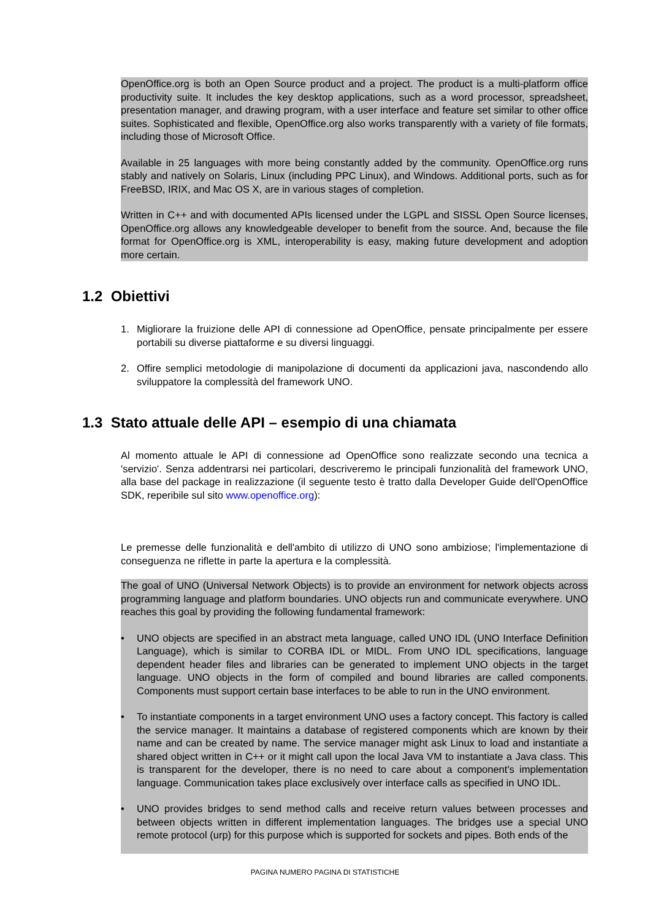OpenOffice.org is both an Open Source product and a project. The product is a multi-platform office productivity suite. It includes the key desktop applications, such as a word processor, spreadsheet, presentation manager, and drawing program, with a user interface and feature set similar to other office suites. Sophisticated and flexible, OpenOffice.org also works transparently with a variety of file formats, including those of Microsoft Office.
Available in 25 languages with more being constantly added by the community. OpenOffice.org runs stably and natively on Solaris, Linux (including PPC Linux), and Windows. Additional ports, such as for FreeBSD, IRIX, and Mac OS X, are in various stages of completion.
Written in C++ and with documented APIs licensed under the LGPL and SISSL Open Source licenses, OpenOffice.org allows any knowledgeable developer to benefit from the source. And, because the file format for OpenOffice.org is XML, interoperability is easy, making future development and adoption more certain.
1.2 Obiettivi
1. Migliorare la fruizione delle API di connessione ad OpenOffice, pensate principalmente per essere portabili su diverse piattaforme e su diversi linguaggi.
2. Offire semplici metodologie di manipolazione di documenti da applicazioni java, nascondendo allo sviluppatore la complessità del framework UNO.
1.3 Stato attuale delle API – esempio di una chiamata
Al momento attuale le API di connessione ad OpenOffice sono realizzate secondo una tecnica a 'servizio'. Senza addentrarsi nei particolari, descriveremo le principali funzionalità del framework UNO, alla base del package in realizzazione (il seguente testo è tratto dalla Developer Guide dell'OpenOffice SDK, reperibile sul sito www.openoffice.org):
Le premesse delle funzionalità e dell'ambito di utilizzo di UNO sono ambiziose; l'implementazione di conseguenza ne riflette in parte la apertura e la complessità.
The goal of UNO (Universal Network Objects) is to provide an environment for network objects across programming language and platform boundaries. UNO objects run and communicate everywhere. UNO reaches this goal by providing the following fundamental framework:
• UNO objects are specified in an abstract meta language, called UNO IDL (UNO Interface Definition Language), which is similar to CORBA IDL or MIDL. From UNO IDL specifications, language dependent header files and libraries can be generated to implement UNO objects in the target language. UNO objects in the form of compiled and bound libraries are called components. Components must support certain base interfaces to be able to run in the UNO environment.
• To instantiate components in a target environment UNO uses a factory concept. This factory is called the service manager. It maintains a database of registered components which are known by their name and can be created by name. The service manager might ask Linux to load and instantiate a shared object written in C++ or it might call upon the local Java VM to instantiate a Java class. This is transparent for the developer, there is no need to care about a component's implementation language. Communication takes place exclusively over interface calls as specified in UNO IDL.
• UNO provides bridges to send method calls and receive return values between processes and between objects written in different implementation languages. The bridges use a special UNO remote protocol (urp) for this purpose which is supported for sockets and pipes. Both ends of the
PAGINA NUMERO PAGINA DI STATISTICHE